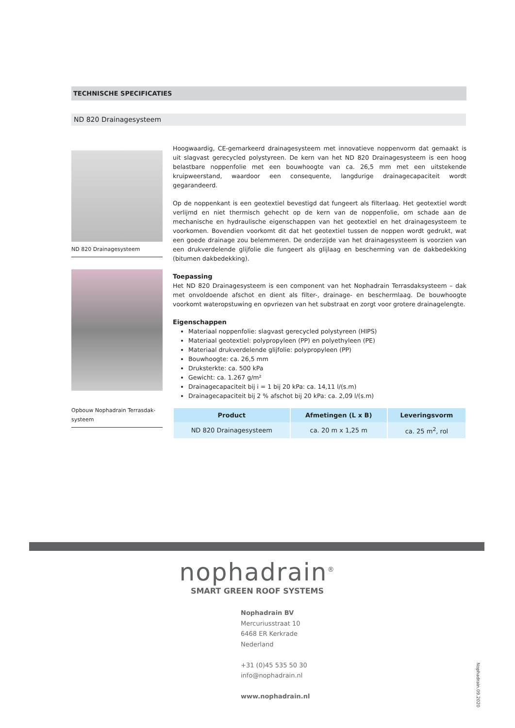TECHNISCHE SPECIFICATIES
ND 820 Drainagesysteem
ND 820 Drainagesysteem
Opbouw Nophadrain Terrasdak-
systeem
Hoogwaardig, CE-gemarkeerd drainagesysteem met innovatieve noppenvorm dat gemaakt is uit slagvast gerecycled polystyreen. De kern van het ND 820 Drainagesysteem is een hoog belastbare noppenfolie met een bouwhoogte van ca. 26,5 mm met een uitstekende kruipweerstand, waardoor een consequente, langdurige drainagecapaciteit wordt gegarandeerd.
Op de noppenkant is een geotextiel bevestigd dat fungeert als filterlaag. Het geotextiel wordt verlijmd en niet thermisch gehecht op de kern van de noppenfolie, om schade aan de mechanische en hydraulische eigenschappen van het geotextiel en het drainagesysteem te voorkomen. Bovendien voorkomt dit dat het geotextiel tussen de noppen wordt gedrukt, wat een goede drainage zou belemmeren. De onderzijde van het drainagesysteem is voorzien van een drukverdelende glijfolie die fungeert als glijlaag en bescherming van de dakbedekking (bitumen dakbedekking).
Toepassing
Het ND 820 Drainagesysteem is een component van het Nophadrain Terrasdaksysteem – dak met onvoldoende afschot en dient als filter-, drainage- en beschermlaag. De bouwhoogte voorkomt wateropstuwing en opvriezen van het substraat en zorgt voor grotere drainagelengte.
Eigenschappen
Materiaal noppenfolie: slagvast gerecycled polystyreen (HIPS)
Materiaal geotextiel: polypropyleen (PP) en polyethyleen (PE)
Materiaal drukverdelende glijfolie: polypropyleen (PP)
Bouwhoogte: ca. 26,5 mm
Druksterkte: ca. 500 kPa
Gewicht: ca. 1.267 g/m²
Drainagecapaciteit bij i = 1 bij 20 kPa: ca. 14,11 l/(s.m)
Drainagecapaciteit bij 2 % afschot bij 20 kPa: ca. 2,09 l/(s.m)
| Product | Afmetingen (L x B) | Leveringsvorm |
| --- | --- | --- |
| ND 820 Drainagesysteem | ca. 20 m x 1,25 m | ca. 25 m<sup>2</sup>, rol |
nophadrain<sup>®</sup>
SMART GREEN ROOF SYSTEMS
Nophadrain BV
Mercuriusstraat 10
6468 ER Kerkrade
Nederland
+31 (0)45 535 50 30
info@nophadrain.nl
www.nophadrain.nl
Nophadrain.09.2020